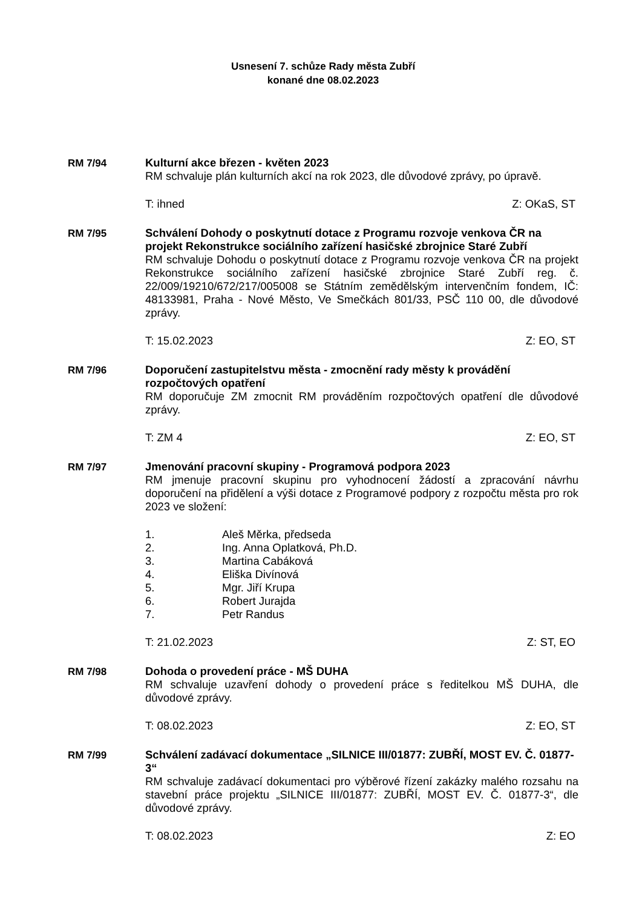Usnesení 7. schůze Rady města Zubří
konané dne 08.02.2023
RM 7/94
Kulturní akce březen - květen 2023
RM schvaluje plán kulturních akcí na rok 2023, dle důvodové zprávy, po úpravě.
T: ihned Z: OKaS, ST
RM 7/95
Schválení Dohody o poskytnutí dotace z Programu rozvoje venkova ČR na projekt Rekonstrukce sociálního zařízení hasičské zbrojnice Staré Zubří
RM schvaluje Dohodu o poskytnutí dotace z Programu rozvoje venkova ČR na projekt Rekonstrukce sociálního zařízení hasičské zbrojnice Staré Zubří reg. č. 22/009/19210/672/217/005008 se Státním zemědělským intervenčním fondem, IČ: 48133981, Praha - Nové Město, Ve Smečkách 801/33, PSČ 110 00, dle důvodové zprávy.
T: 15.02.2023 Z: EO, ST
RM 7/96
Doporučení zastupitelstvu města - zmocnění rady městy k provádění rozpočtových opatření
RM doporučuje ZM zmocnit RM prováděním rozpočtových opatření dle důvodové zprávy.
T: ZM 4 Z: EO, ST
RM 7/97
Jmenování pracovní skupiny - Programová podpora 2023
RM jmenuje pracovní skupinu pro vyhodnocení žádostí a zpracování návrhu doporučení na přidělení a výši dotace z Programové podpory z rozpočtu města pro rok 2023 ve složení:
1. Aleš Měrka, předseda
2. Ing. Anna Oplatková, Ph.D.
3. Martina Cabáková
4. Eliška Divínová
5. Mgr. Jiří Krupa
6. Robert Jurajda
7. Petr Randus
T: 21.02.2023 Z: ST, EO
RM 7/98
Dohoda o provedení práce - MŠ DUHA
RM schvaluje uzavření dohody o provedení práce s ředitelkou MŠ DUHA, dle důvodové zprávy.
T: 08.02.2023 Z: EO, ST
RM 7/99
Schválení zadávací dokumentace „SILNICE III/01877: ZUBŘÍ, MOST EV. Č. 01877-3“
RM schvaluje zadávací dokumentaci pro výběrové řízení zakázky malého rozsahu na stavební práce projektu „SILNICE III/01877: ZUBŘÍ, MOST EV. Č. 01877-3“, dle důvodové zprávy.
T: 08.02.2023 Z: EO